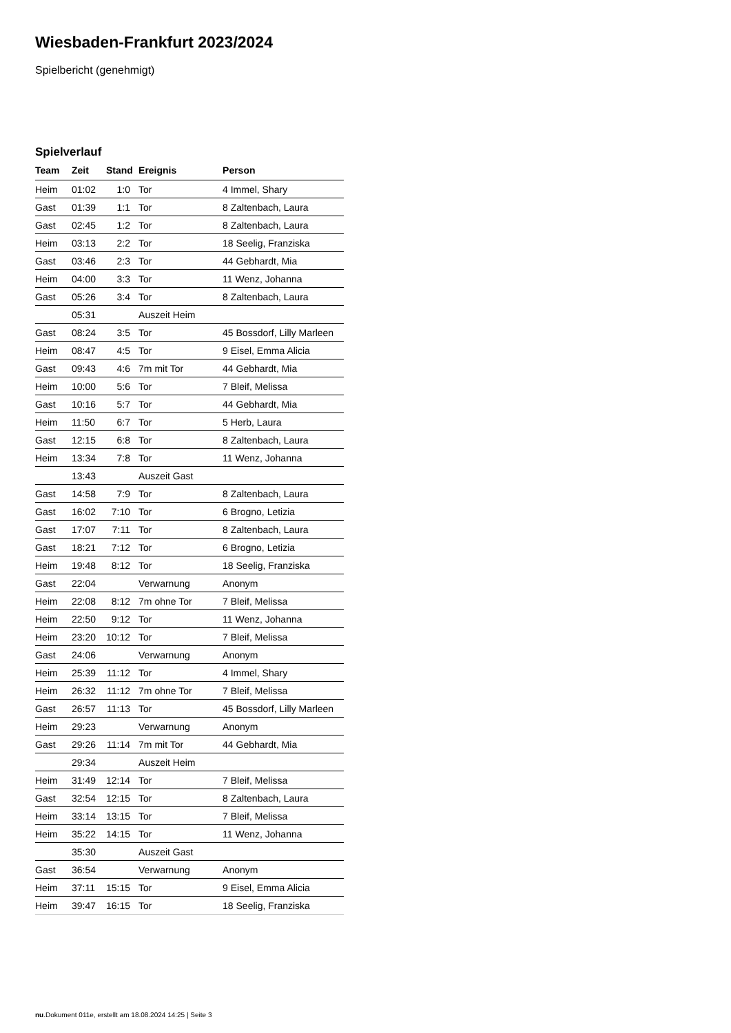Wiesbaden-Frankfurt 2023/2024
Spielbericht (genehmigt)
Spielverlauf
| Team | Zeit | Stand | Ereignis | Person |
| --- | --- | --- | --- | --- |
| Heim | 01:02 | 1:0 | Tor | 4 Immel, Shary |
| Gast | 01:39 | 1:1 | Tor | 8 Zaltenbach, Laura |
| Gast | 02:45 | 1:2 | Tor | 8 Zaltenbach, Laura |
| Heim | 03:13 | 2:2 | Tor | 18 Seelig, Franziska |
| Gast | 03:46 | 2:3 | Tor | 44 Gebhardt, Mia |
| Heim | 04:00 | 3:3 | Tor | 11 Wenz, Johanna |
| Gast | 05:26 | 3:4 | Tor | 8 Zaltenbach, Laura |
| | 05:31 | | Auszeit Heim | |
| Gast | 08:24 | 3:5 | Tor | 45 Bossdorf, Lilly Marleen |
| Heim | 08:47 | 4:5 | Tor | 9 Eisel, Emma Alicia |
| Gast | 09:43 | 4:6 | 7m mit Tor | 44 Gebhardt, Mia |
| Heim | 10:00 | 5:6 | Tor | 7 Bleif, Melissa |
| Gast | 10:16 | 5:7 | Tor | 44 Gebhardt, Mia |
| Heim | 11:50 | 6:7 | Tor | 5 Herb, Laura |
| Gast | 12:15 | 6:8 | Tor | 8 Zaltenbach, Laura |
| Heim | 13:34 | 7:8 | Tor | 11 Wenz, Johanna |
| | 13:43 | | Auszeit Gast | |
| Gast | 14:58 | 7:9 | Tor | 8 Zaltenbach, Laura |
| Gast | 16:02 | 7:10 | Tor | 6 Brogno, Letizia |
| Gast | 17:07 | 7:11 | Tor | 8 Zaltenbach, Laura |
| Gast | 18:21 | 7:12 | Tor | 6 Brogno, Letizia |
| Heim | 19:48 | 8:12 | Tor | 18 Seelig, Franziska |
| Gast | 22:04 | | Verwarnung | Anonym |
| Heim | 22:08 | 8:12 | 7m ohne Tor | 7 Bleif, Melissa |
| Heim | 22:50 | 9:12 | Tor | 11 Wenz, Johanna |
| Heim | 23:20 | 10:12 | Tor | 7 Bleif, Melissa |
| Gast | 24:06 | | Verwarnung | Anonym |
| Heim | 25:39 | 11:12 | Tor | 4 Immel, Shary |
| Heim | 26:32 | 11:12 | 7m ohne Tor | 7 Bleif, Melissa |
| Gast | 26:57 | 11:13 | Tor | 45 Bossdorf, Lilly Marleen |
| Heim | 29:23 | | Verwarnung | Anonym |
| Gast | 29:26 | 11:14 | 7m mit Tor | 44 Gebhardt, Mia |
| | 29:34 | | Auszeit Heim | |
| Heim | 31:49 | 12:14 | Tor | 7 Bleif, Melissa |
| Gast | 32:54 | 12:15 | Tor | 8 Zaltenbach, Laura |
| Heim | 33:14 | 13:15 | Tor | 7 Bleif, Melissa |
| Heim | 35:22 | 14:15 | Tor | 11 Wenz, Johanna |
| | 35:30 | | Auszeit Gast | |
| Gast | 36:54 | | Verwarnung | Anonym |
| Heim | 37:11 | 15:15 | Tor | 9 Eisel, Emma Alicia |
| Heim | 39:47 | 16:15 | Tor | 18 Seelig, Franziska |
nu.Dokument 011e, erstellt am 18.08.2024 14:25 | Seite 3